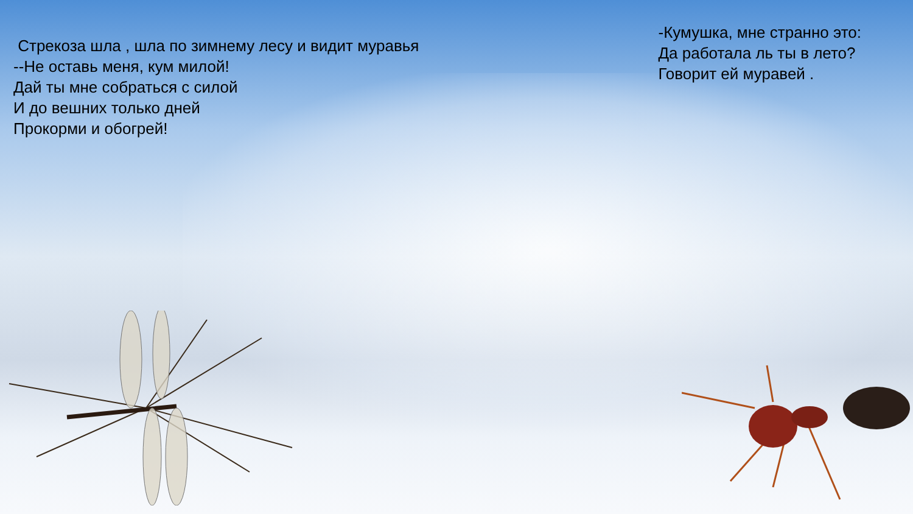Стрекоза шла , шла по зимнему лесу и видит муравья
--Не оставь меня, кум милой!
Дай ты мне собраться с силой
И до вешних только дней
Прокорми и обогрей!
-Кумушка, мне странно это:
Да работала ль ты в лето?
Говорит ей муравей .